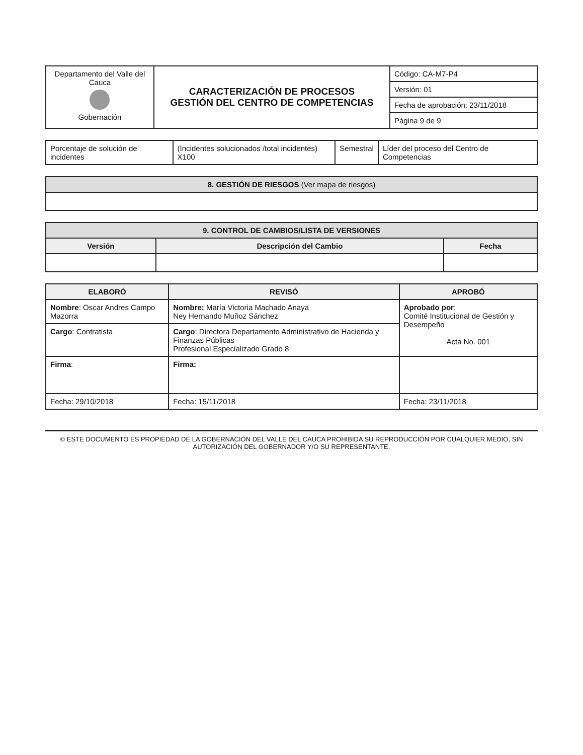| Departamento del Valle del Cauca Gobernación | CARACTERIZACIÓN DE PROCESOS GESTIÓN DEL CENTRO DE COMPETENCIAS | Código: CA-M7-P4 |
| | | Versión: 01 |
| | | Fecha de aprobación: 23/11/2018 |
| | | Página 9 de 9 |
| Porcentaje de solución de incidentes | (Incidentes solucionados /total incidentes) X100 | Semestral | Líder del proceso del Centro de Competencias |
| 8. GESTIÓN DE RIESGOS (Ver mapa de riesgos) |
| 9. CONTROL DE CAMBIOS/LISTA DE VERSIONES | | |
| Versión | Descripción del Cambio | Fecha |
| ELABORÓ | REVISÓ | APROBÓ |
| --- | --- | --- |
| Nombre : Oscar Andres Campo Mazorra | Nombre: María Victoria Machado Anaya Ney Hernando Muñoz Sánchez | Aprobado por : Comité Institucional de Gestión y Desempeño Acta No. 001 |
| Cargo : Contratista | Cargo : Directora Departamento Administrativo de Hacienda y Finanzas Públicas Profesional Especializado Grado 8 | |
| Firma : | Firma: | |
| Fecha: 29/10/2018 | Fecha: 15/11/2018 | Fecha: 23/11/2018 |
© ESTE DOCUMENTO ES PROPIEDAD DE LA GOBERNACIÓN DEL VALLE DEL CAUCA PROHIBIDA SU REPRODUCCIÓN POR CUALQUIER MEDIO, SIN AUTORIZACIÓN DEL GOBERNADOR Y/O SU REPRESENTANTE.